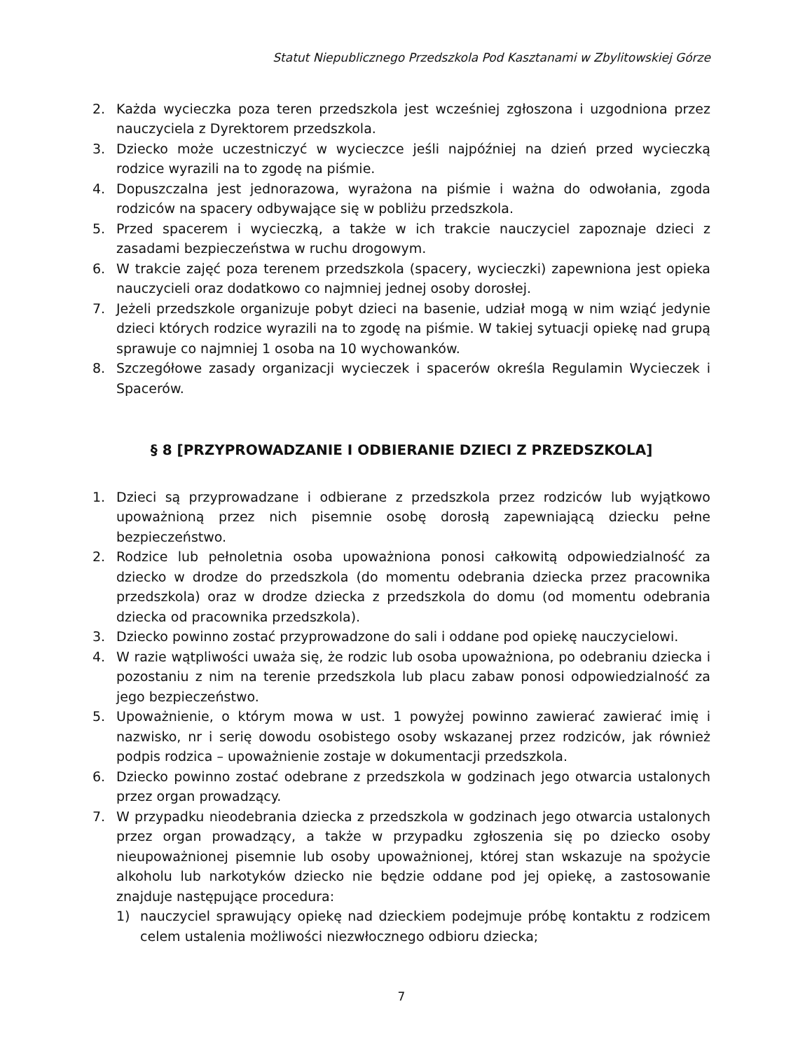Statut Niepublicznego Przedszkola Pod Kasztanami w Zbylitowskiej Górze
2. Każda wycieczka poza teren przedszkola jest wcześniej zgłoszona i uzgodniona przez nauczyciela z Dyrektorem przedszkola.
3. Dziecko może uczestniczyć w wycieczce jeśli najpóźniej na dzień przed wycieczką rodzice wyrazili na to zgodę na piśmie.
4. Dopuszczalna jest jednorazowa, wyrażona na piśmie i ważna do odwołania, zgoda rodziców na spacery odbywające się w pobliżu przedszkola.
5. Przed spacerem i wycieczką, a także w ich trakcie nauczyciel zapoznaje dzieci z zasadami bezpieczeństwa w ruchu drogowym.
6. W trakcie zajęć poza terenem przedszkola (spacery, wycieczki) zapewniona jest opieka nauczycieli oraz dodatkowo co najmniej jednej osoby dorosłej.
7. Jeżeli przedszkole organizuje pobyt dzieci na basenie, udział mogą w nim wziąć jedynie dzieci których rodzice wyrazili na to zgodę na piśmie. W takiej sytuacji opiekę nad grupą sprawuje co najmniej 1 osoba na 10 wychowanków.
8. Szczegółowe zasady organizacji wycieczek i spacerów określa Regulamin Wycieczek i Spacerów.
§ 8 [PRZYPROWADZANIE I ODBIERANIE DZIECI Z PRZEDSZKOLA]
1. Dzieci są przyprowadzane i odbierane z przedszkola przez rodziców lub wyjątkowo upoważnioną przez nich pisemnie osobę dorosłą zapewniającą dziecku pełne bezpieczeństwo.
2. Rodzice lub pełnoletnia osoba upoważniona ponosi całkowitą odpowiedzialność za dziecko w drodze do przedszkola (do momentu odebrania dziecka przez pracownika przedszkola) oraz w drodze dziecka z przedszkola do domu (od momentu odebrania dziecka od pracownika przedszkola).
3. Dziecko powinno zostać przyprowadzone do sali i oddane pod opiekę nauczycielowi.
4. W razie wątpliwości uważa się, że rodzic lub osoba upoważniona, po odebraniu dziecka i pozostaniu z nim na terenie przedszkola lub placu zabaw ponosi odpowiedzialność za jego bezpieczeństwo.
5. Upoważnienie, o którym mowa w ust. 1 powyżej powinno zawierać zawierać imię i nazwisko, nr i serię dowodu osobistego osoby wskazanej przez rodziców, jak również podpis rodzica – upoważnienie zostaje w dokumentacji przedszkola.
6. Dziecko powinno zostać odebrane z przedszkola w godzinach jego otwarcia ustalonych przez organ prowadzący.
7. W przypadku nieodebrania dziecka z przedszkola w godzinach jego otwarcia ustalonych przez organ prowadzący, a także w przypadku zgłoszenia się po dziecko osoby nieupoważnionej pisemnie lub osoby upoważnionej, której stan wskazuje na spożycie alkoholu lub narkotyków dziecko nie będzie oddane pod jej opiekę, a zastosowanie znajduje następujące procedura:
1) nauczyciel sprawujący opiekę nad dzieckiem podejmuje próbę kontaktu z rodzicem celem ustalenia możliwości niezwłocznego odbioru dziecka;
7